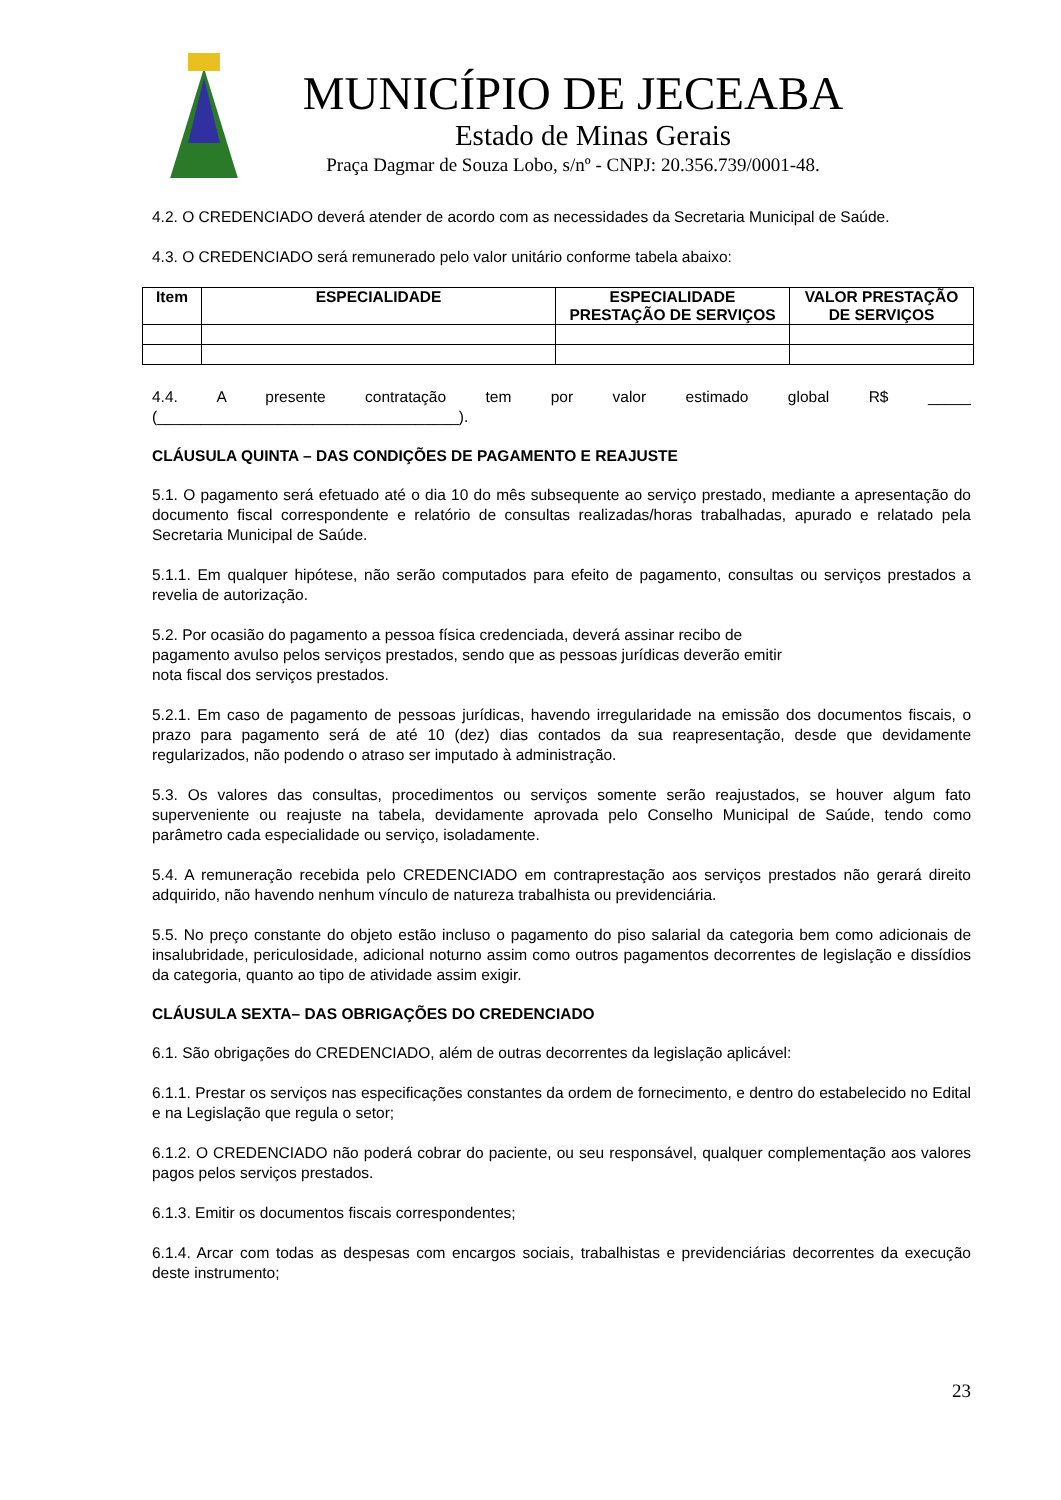MUNICÍPIO DE JECEABA
Estado de Minas Gerais
Praça Dagmar de Souza Lobo, s/nº - CNPJ: 20.356.739/0001-48.
4.2. O CREDENCIADO deverá atender de acordo com as necessidades da Secretaria Municipal de Saúde.
4.3. O CREDENCIADO será remunerado pelo valor unitário conforme tabela abaixo:
| Item | ESPECIALIDADE | ESPECIALIDADE PRESTAÇÃO DE SERVIÇOS | VALOR PRESTAÇÃO DE SERVIÇOS |
| --- | --- | --- | --- |
4.4. A presente contratação tem por valor estimado global R$ _____
(___________________________________).
CLÁUSULA QUINTA – DAS CONDIÇÕES DE PAGAMENTO E REAJUSTE
5.1. O pagamento será efetuado até o dia 10 do mês subsequente ao serviço prestado, mediante a apresentação do documento fiscal correspondente e relatório de consultas realizadas/horas trabalhadas, apurado e relatado pela Secretaria Municipal de Saúde.
5.1.1. Em qualquer hipótese, não serão computados para efeito de pagamento, consultas ou serviços prestados a revelia de autorização.
5.2. Por ocasião do pagamento a pessoa física credenciada, deverá assinar recibo de
pagamento avulso pelos serviços prestados, sendo que as pessoas jurídicas deverão emitir
nota fiscal dos serviços prestados.
5.2.1. Em caso de pagamento de pessoas jurídicas, havendo irregularidade na emissão dos documentos fiscais, o prazo para pagamento será de até 10 (dez) dias contados da sua reapresentação, desde que devidamente regularizados, não podendo o atraso ser imputado à administração.
5.3. Os valores das consultas, procedimentos ou serviços somente serão reajustados, se houver algum fato superveniente ou reajuste na tabela, devidamente aprovada pelo Conselho Municipal de Saúde, tendo como parâmetro cada especialidade ou serviço, isoladamente.
5.4. A remuneração recebida pelo CREDENCIADO em contraprestação aos serviços prestados não gerará direito adquirido, não havendo nenhum vínculo de natureza trabalhista ou previdenciária.
5.5. No preço constante do objeto estão incluso o pagamento do piso salarial da categoria bem como adicionais de insalubridade, periculosidade, adicional noturno assim como outros pagamentos decorrentes de legislação e dissídios da categoria, quanto ao tipo de atividade assim exigir.
CLÁUSULA SEXTA– DAS OBRIGAÇÕES DO CREDENCIADO
6.1. São obrigações do CREDENCIADO, além de outras decorrentes da legislação aplicável:
6.1.1. Prestar os serviços nas especificações constantes da ordem de fornecimento, e dentro do estabelecido no Edital e na Legislação que regula o setor;
6.1.2. O CREDENCIADO não poderá cobrar do paciente, ou seu responsável, qualquer complementação aos valores pagos pelos serviços prestados.
6.1.3. Emitir os documentos fiscais correspondentes;
6.1.4. Arcar com todas as despesas com encargos sociais, trabalhistas e previdenciárias decorrentes da execução deste instrumento;
23